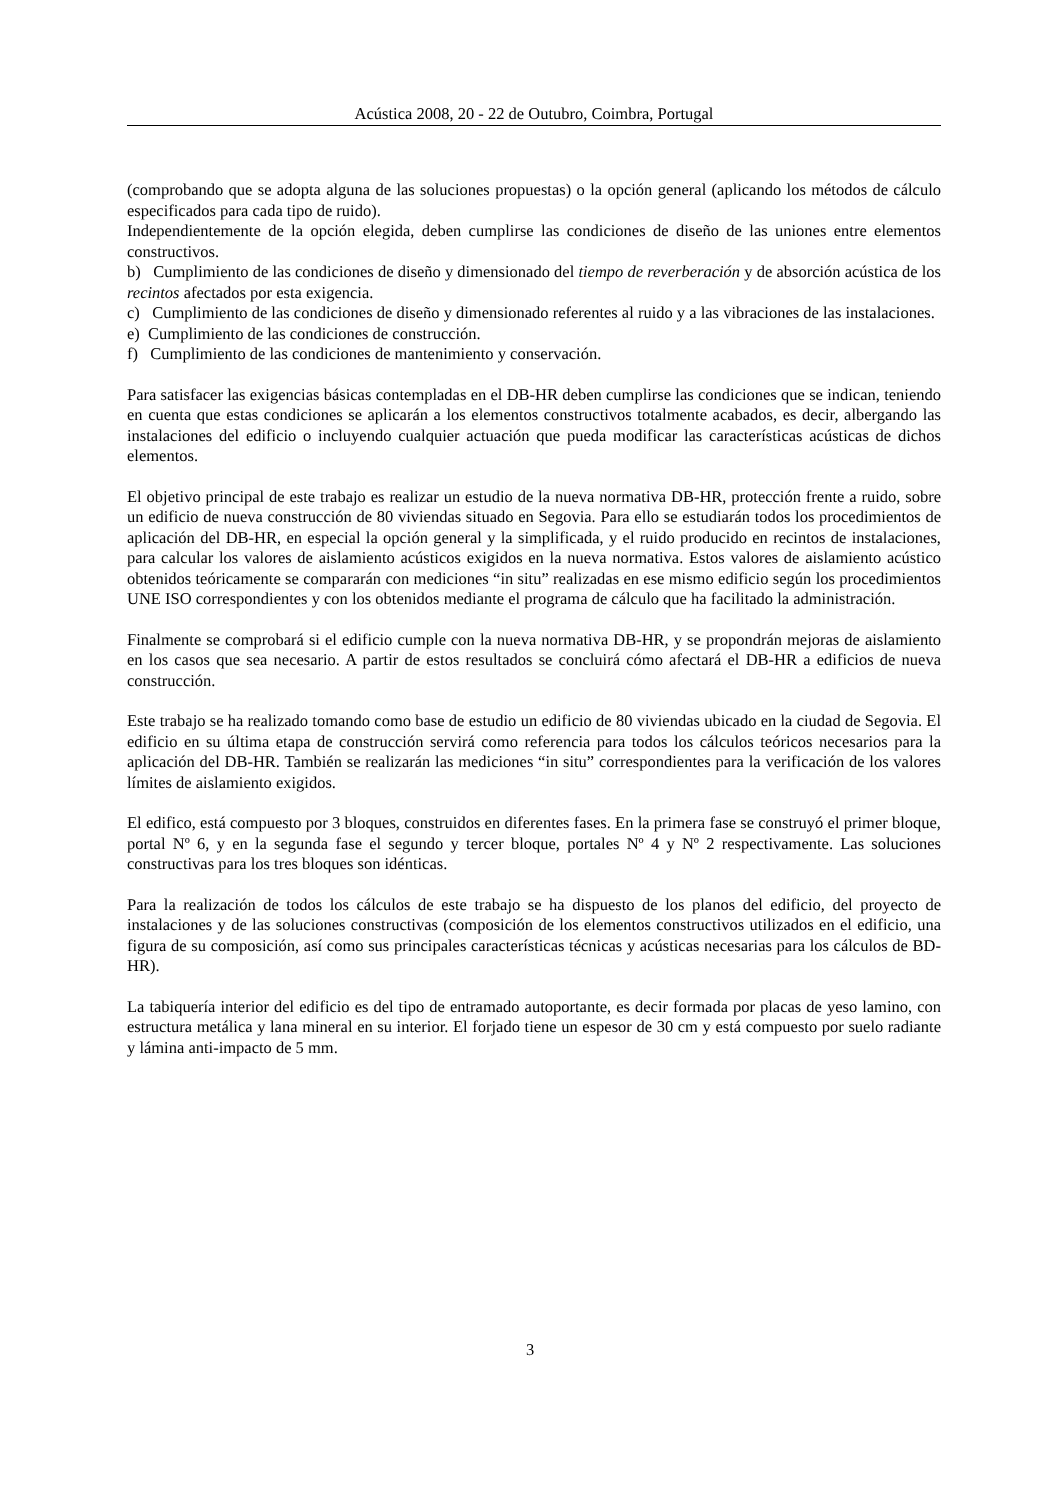Acústica 2008, 20 - 22 de Outubro, Coimbra, Portugal
(comprobando que se adopta alguna de las soluciones propuestas) o la opción general (aplicando los métodos de cálculo especificados para cada tipo de ruido).
Independientemente de la opción elegida, deben cumplirse las condiciones de diseño de las uniones entre elementos constructivos.
b) Cumplimiento de las condiciones de diseño y dimensionado del tiempo de reverberación y de absorción acústica de los recintos afectados por esta exigencia.
c) Cumplimiento de las condiciones de diseño y dimensionado referentes al ruido y a las vibraciones de las instalaciones.
e) Cumplimiento de las condiciones de construcción.
f) Cumplimiento de las condiciones de mantenimiento y conservación.
Para satisfacer las exigencias básicas contempladas en el DB-HR deben cumplirse las condiciones que se indican, teniendo en cuenta que estas condiciones se aplicarán a los elementos constructivos totalmente acabados, es decir, albergando las instalaciones del edificio o incluyendo cualquier actuación que pueda modificar las características acústicas de dichos elementos.
El objetivo principal de este trabajo es realizar un estudio de la nueva normativa DB-HR, protección frente a ruido, sobre un edificio de nueva construcción de 80 viviendas situado en Segovia. Para ello se estudiarán todos los procedimientos de aplicación del DB-HR, en especial la opción general y la simplificada, y el ruido producido en recintos de instalaciones, para calcular los valores de aislamiento acústicos exigidos en la nueva normativa. Estos valores de aislamiento acústico obtenidos teóricamente se compararán con mediciones “in situ” realizadas en ese mismo edificio según los procedimientos UNE ISO correspondientes y con los obtenidos mediante el programa de cálculo que ha facilitado la administración.
Finalmente se comprobará si el edificio cumple con la nueva normativa DB-HR, y se propondrán mejoras de aislamiento en los casos que sea necesario. A partir de estos resultados se concluirá cómo afectará el DB-HR a edificios de nueva construcción.
Este trabajo se ha realizado tomando como base de estudio un edificio de 80 viviendas ubicado en la ciudad de Segovia. El edificio en su última etapa de construcción servirá como referencia para todos los cálculos teóricos necesarios para la aplicación del DB-HR. También se realizarán las mediciones “in situ” correspondientes para la verificación de los valores límites de aislamiento exigidos.
El edifico, está compuesto por 3 bloques, construidos en diferentes fases. En la primera fase se construyó el primer bloque, portal Nº 6, y en la segunda fase el segundo y tercer bloque, portales Nº 4 y Nº 2 respectivamente. Las soluciones constructivas para los tres bloques son idénticas.
Para la realización de todos los cálculos de este trabajo se ha dispuesto de los planos del edificio, del proyecto de instalaciones y de las soluciones constructivas (composición de los elementos constructivos utilizados en el edificio, una figura de su composición, así como sus principales características técnicas y acústicas necesarias para los cálculos de BD-HR).
La tabiquería interior del edificio es del tipo de entramado autoportante, es decir formada por placas de yeso lamino, con estructura metálica y lana mineral en su interior. El forjado tiene un espesor de 30 cm y está compuesto por suelo radiante y lámina anti-impacto de 5 mm.
3